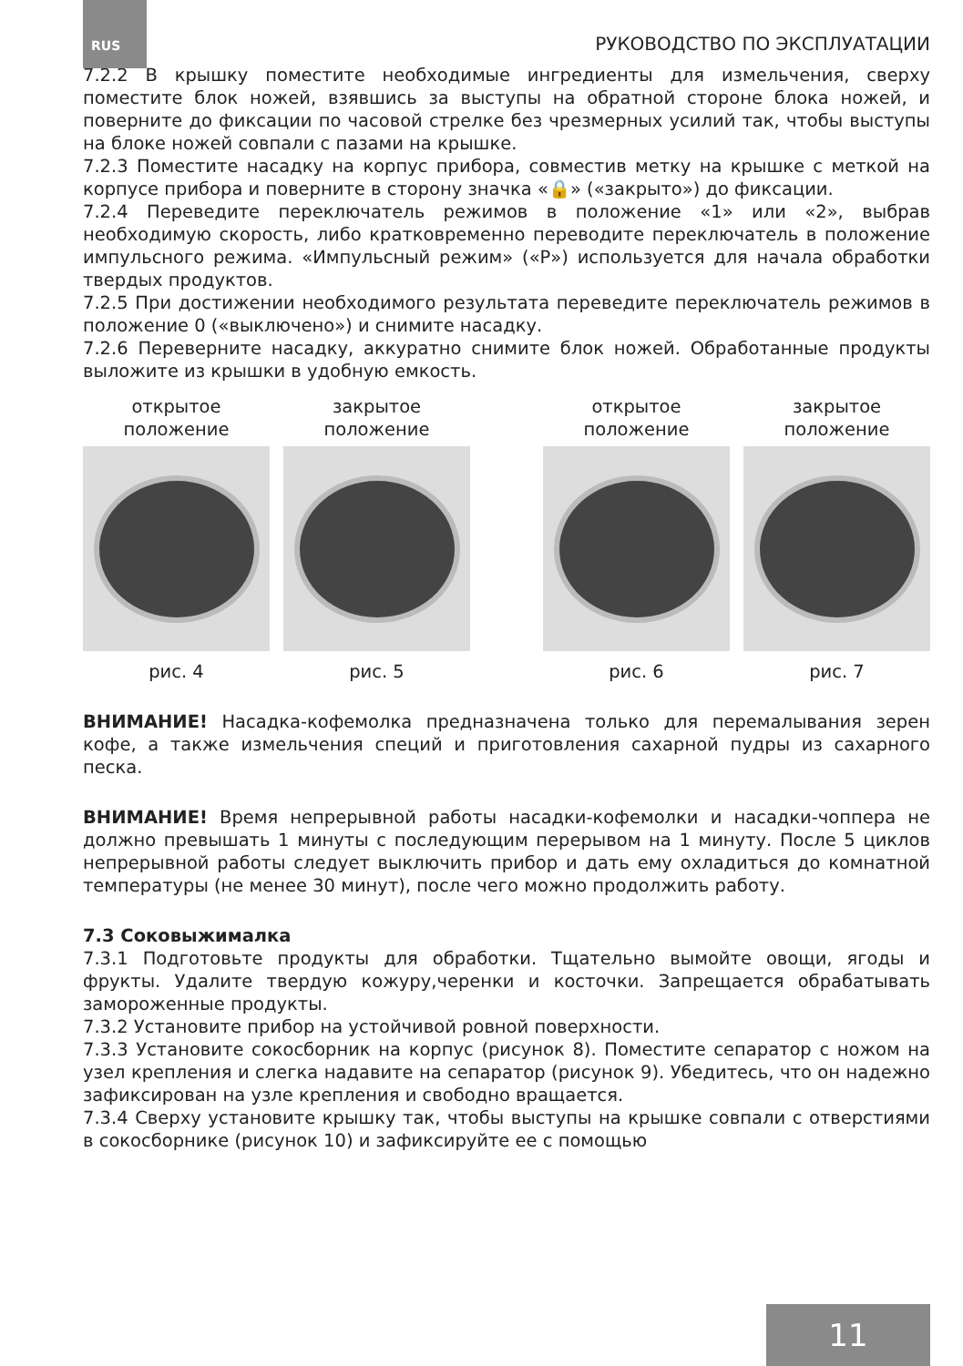RUS РУКОВОДСТВО ПО ЭКСПЛУАТАЦИИ
7.2.2 В крышку поместите необходимые ингредиенты для измельчения, сверху поместите блок ножей, взявшись за выступы на обратной стороне блока ножей, и поверните до фиксации по часовой стрелке без чрезмерных усилий так, чтобы выступы на блоке ножей совпали с пазами на крышке.
7.2.3 Поместите насадку на корпус прибора, совместив метку на крышке с меткой на корпусе прибора и поверните в сторону значка «🔒» («закрыто») до фиксации.
7.2.4 Переведите переключатель режимов в положение «1» или «2», выбрав необходимую скорость, либо кратковременно переводите переключатель в положение импульсного режима. «Импульсный режим» («P») используется для начала обработки твердых продуктов.
7.2.5 При достижении необходимого результата переведите переключатель режимов в положение 0 («выключено») и снимите насадку.
7.2.6 Переверните насадку, аккуратно снимите блок ножей. Обработанные продукты выложите из крышки в удобную емкость.
открытое положение
рис. 4
закрытое положение
рис. 5
открытое положение
рис. 6
закрытое положение
рис. 7
ВНИМАНИЕ! Насадка-кофемолка предназначена только для перемалывания зерен кофе, а также измельчения специй и приготовления сахарной пудры из сахарного песка.
ВНИМАНИЕ! Время непрерывной работы насадки-кофемолки и насадки-чоппера не должно превышать 1 минуты с последующим перерывом на 1 минуту. После 5 циклов непрерывной работы следует выключить прибор и дать ему охладиться до комнатной температуры (не менее 30 минут), после чего можно продолжить работу.
7.3 Соковыжималка
7.3.1 Подготовьте продукты для обработки. Тщательно вымойте овощи, ягоды и фрукты. Удалите твердую кожуру,черенки и косточки. Запрещается обрабатывать замороженные продукты.
7.3.2 Установите прибор на устойчивой ровной поверхности.
7.3.3 Установите сокосборник на корпус (рисунок 8). Поместите сепаратор с ножом на узел крепления и слегка надавите на сепаратор (рисунок 9). Убедитесь, что он надежно зафиксирован на узле крепления и свободно вращается.
7.3.4 Сверху установите крышку так, чтобы выступы на крышке совпали с отверстиями в сокосборнике (рисунок 10) и зафиксируйте ее с помощью
11